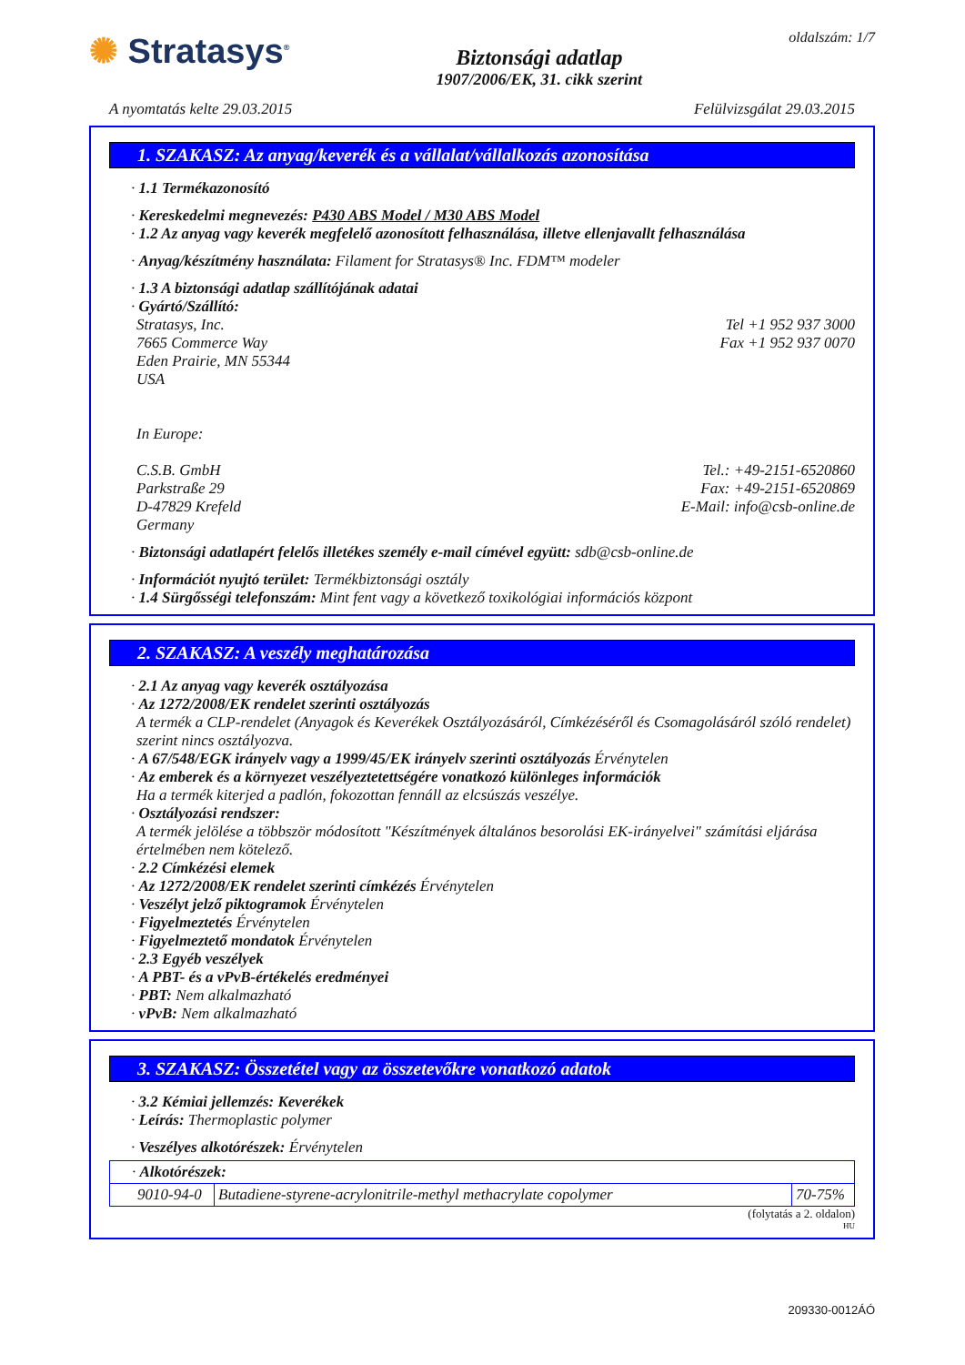✺ Stratasys<sup>®</sup>
Biztonsági adatlap
1907/2006/EK, 31. cikk szerint
oldalszám: 1/7
A nyomtatás kelte 29.03.2015 Felülvizsgálat 29.03.2015
1. SZAKASZ: Az anyag/keverék és a vállalat/vállalkozás azonosítása
· 1.1 Termékazonosító
· Kereskedelmi megnevezés: P430 ABS Model / M30 ABS Model
· 1.2 Az anyag vagy keverék megfelelő azonosított felhasználása, illetve ellenjavallt felhasználása
· Anyag/készítmény használata: Filament for Stratasys® Inc. FDM™ modeler
· 1.3 A biztonsági adatlap szállítójának adatai
· Gyártó/Szállító:
Stratasys, Inc. Tel +1 952 937 3000
7665 Commerce Way Fax +1 952 937 0070
Eden Prairie, MN 55344
USA
In Europe:
C.S.B. GmbH Tel.: +49-2151-6520860
Parkstraße 29 Fax: +49-2151-6520869
D-47829 Krefeld E-Mail: info@csb-online.de
Germany
· Biztonsági adatlapért felelős illetékes személy e-mail címével együtt: sdb@csb-online.de
· Információt nyujtó terület: Termékbiztonsági osztály
· 1.4 Sürgősségi telefonszám: Mint fent vagy a következő toxikológiai információs központ
2. SZAKASZ: A veszély meghatározása
· 2.1 Az anyag vagy keverék osztályozása
· Az 1272/2008/EK rendelet szerinti osztályozás
A termék a CLP-rendelet (Anyagok és Keverékek Osztályozásáról, Címkézéséről és Csomagolásáról szóló rendelet) szerint nincs osztályozva.
· A 67/548/EGK irányelv vagy a 1999/45/EK irányelv szerinti osztályozás Érvénytelen
· Az emberek és a környezet veszélyeztetettségére vonatkozó különleges információk
Ha a termék kiterjed a padlón, fokozottan fennáll az elcsúszás veszélye.
· Osztályozási rendszer:
A termék jelölése a többször módosított "Készítmények általános besorolási EK-irányelvei" számítási eljárása értelmében nem kötelező.
· 2.2 Címkézési elemek
· Az 1272/2008/EK rendelet szerinti címkézés Érvénytelen
· Veszélyt jelző piktogramok Érvénytelen
· Figyelmeztetés Érvénytelen
· Figyelmeztető mondatok Érvénytelen
· 2.3 Egyéb veszélyek
· A PBT- és a vPvB-értékelés eredményei
· PBT: Nem alkalmazható
· vPvB: Nem alkalmazható
3. SZAKASZ: Összetétel vagy az összetevőkre vonatkozó adatok
· 3.2 Kémiai jellemzés: Keverékek
· Leírás: Thermoplastic polymer
· Veszélyes alkotórészek: Érvénytelen
| · Alkotórészek: | | |
| 9010-94-0 | Butadiene-styrene-acrylonitrile-methyl methacrylate copolymer | 70-75% |
(folytatás a 2. oldalon)
HU
209330-0012ÁÓ